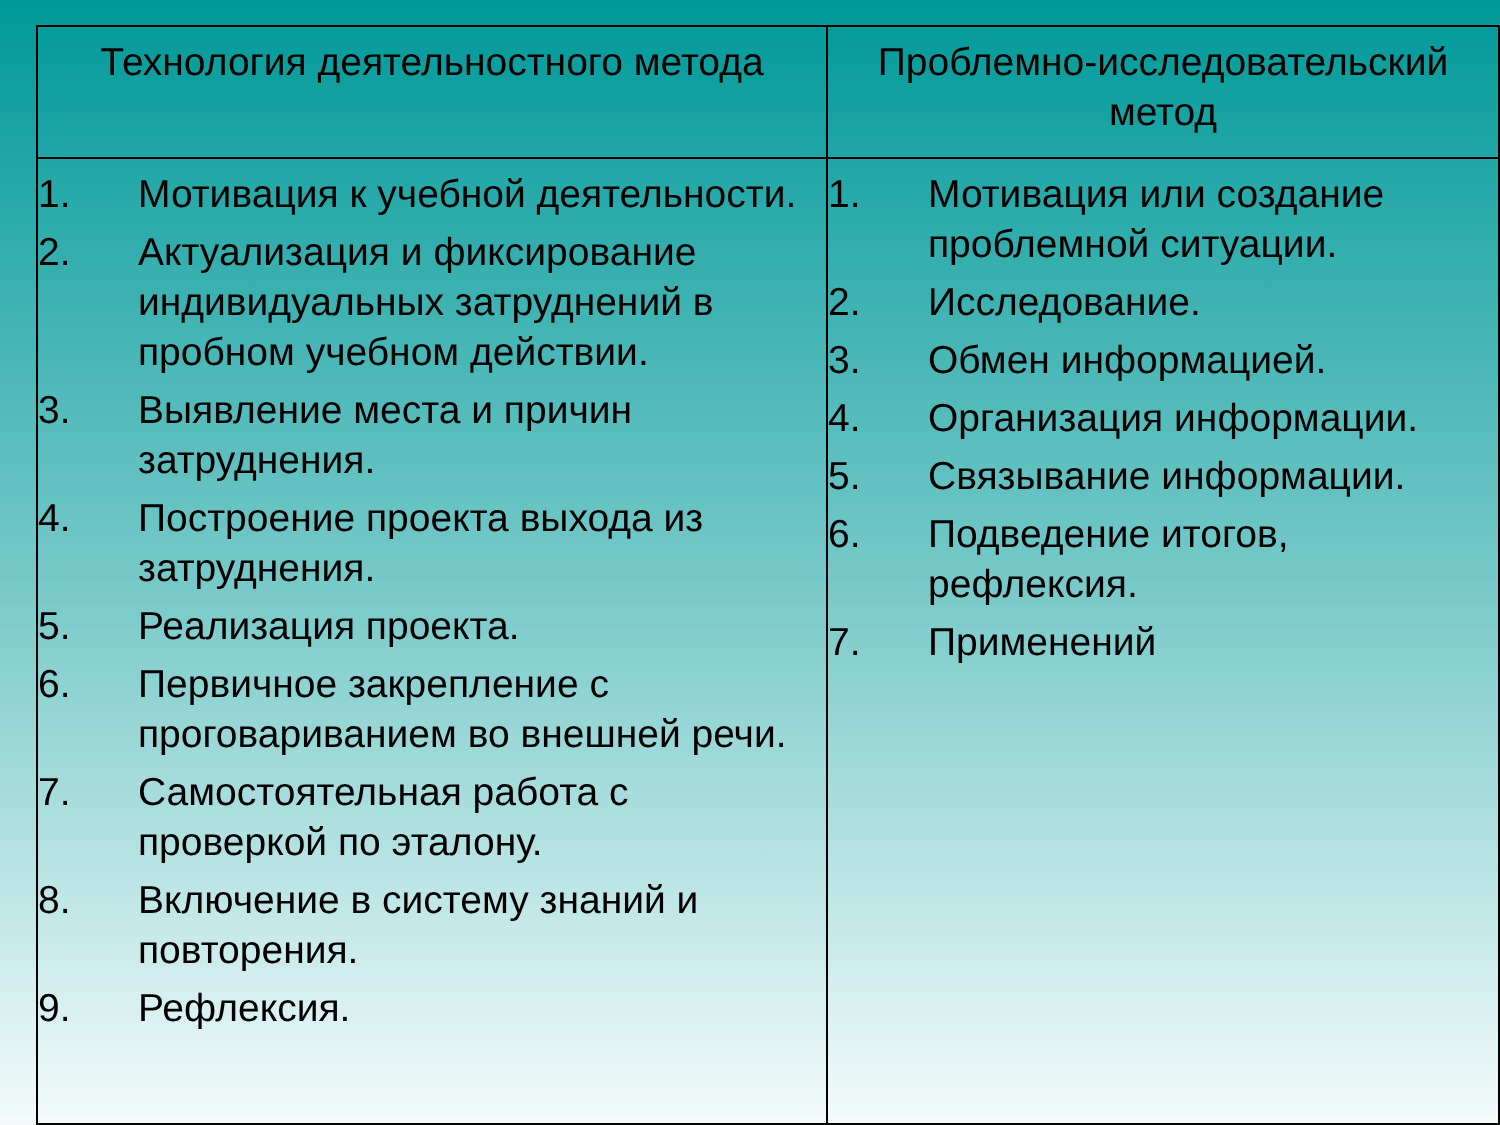| Технология деятельностного метода | Проблемно-исследовательский метод |
| --- | --- |
| 1. Мотивация к учебной деятельности. 2. Актуализация и фиксирование индивидуальных затруднений в пробном учебном действии. 3. Выявление места и причин затруднения. 4. Построение проекта выхода из затруднения. 5. Реализация проекта. 6. Первичное закрепление с проговариванием во внешней речи. 7. Самостоятельная работа с проверкой по эталону. 8. Включение в систему знаний и повторения. 9. Рефлексия. | 1. Мотивация или создание проблемной ситуации. 2. Исследование. 3. Обмен информацией. 4. Организация информации. 5. Связывание информации. 6. Подведение итогов, рефлексия. 7. Применений |